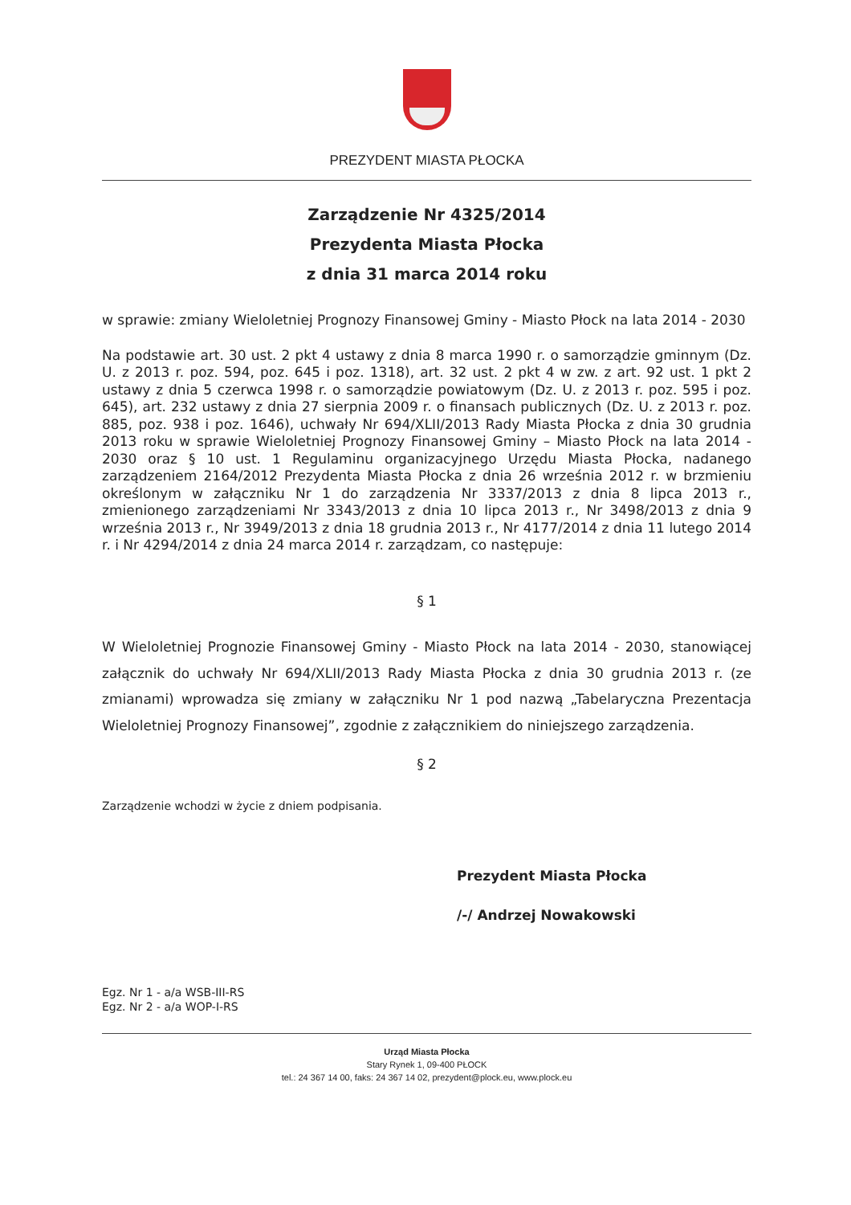PREZYDENT MIASTA PŁOCKA
Zarządzenie Nr 4325/2014
Prezydenta Miasta Płocka
z dnia 31 marca 2014 roku
w sprawie: zmiany Wieloletniej Prognozy Finansowej Gminy - Miasto Płock na lata 2014 - 2030
Na podstawie art. 30 ust. 2 pkt 4 ustawy z dnia 8 marca 1990 r. o samorządzie gminnym (Dz. U. z 2013 r. poz. 594, poz. 645 i poz. 1318), art. 32 ust. 2 pkt 4 w zw. z art. 92 ust. 1 pkt 2 ustawy z dnia 5 czerwca 1998 r. o samorządzie powiatowym (Dz. U. z 2013 r. poz. 595 i poz. 645), art. 232 ustawy z dnia 27 sierpnia 2009 r. o finansach publicznych (Dz. U. z 2013 r. poz. 885, poz. 938 i poz. 1646), uchwały Nr 694/XLII/2013 Rady Miasta Płocka z dnia 30 grudnia 2013 roku w sprawie Wieloletniej Prognozy Finansowej Gminy – Miasto Płock na lata 2014 - 2030 oraz § 10 ust. 1 Regulaminu organizacyjnego Urzędu Miasta Płocka, nadanego zarządzeniem 2164/2012 Prezydenta Miasta Płocka z dnia 26 września 2012 r. w brzmieniu określonym w załączniku Nr 1 do zarządzenia Nr 3337/2013 z dnia 8 lipca 2013 r., zmienionego zarządzeniami Nr 3343/2013 z dnia 10 lipca 2013 r., Nr 3498/2013 z dnia 9 września 2013 r., Nr 3949/2013 z dnia 18 grudnia 2013 r., Nr 4177/2014 z dnia 11 lutego 2014 r. i Nr 4294/2014 z dnia 24 marca 2014 r. zarządzam, co następuje:
§ 1
W Wieloletniej Prognozie Finansowej Gminy - Miasto Płock na lata 2014 - 2030, stanowiącej załącznik do uchwały Nr 694/XLII/2013 Rady Miasta Płocka z dnia 30 grudnia 2013 r. (ze zmianami) wprowadza się zmiany w załączniku Nr 1 pod nazwą „Tabelaryczna Prezentacja Wieloletniej Prognozy Finansowej”, zgodnie z załącznikiem do niniejszego zarządzenia.
§ 2
Zarządzenie wchodzi w życie z dniem podpisania.
Prezydent Miasta Płocka
/-/ Andrzej Nowakowski
Egz. Nr 1 - a/a WSB-III-RS
Egz. Nr 2 - a/a WOP-I-RS
Urząd Miasta Płocka
Stary Rynek 1, 09-400 PŁOCK
tel.: 24 367 14 00, faks: 24 367 14 02, prezydent@plock.eu, www.plock.eu